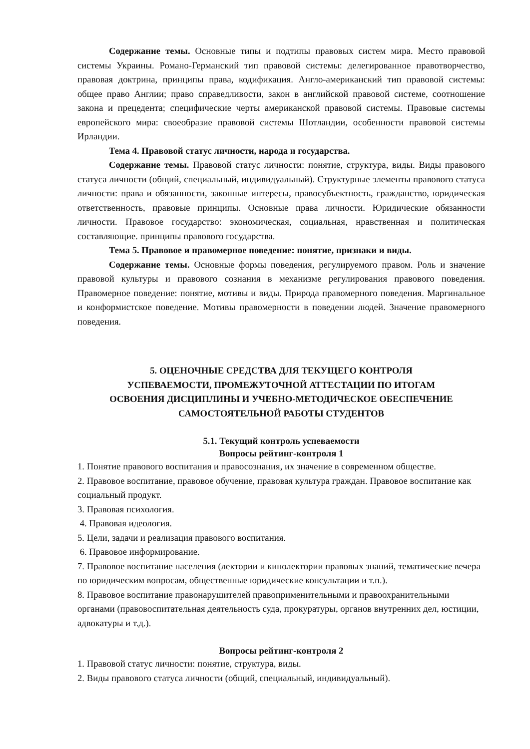Содержание темы. Основные типы и подтипы правовых систем мира. Место правовой системы Украины. Романо-Германский тип правовой системы: делегированное правотворчество, правовая доктрина, принципы права, кодификация. Англо-американский тип правовой системы: общее право Англии; право справедливости, закон в английской правовой системе, соотношение закона и прецедента; специфические черты американской правовой системы. Правовые системы европейского мира: своеобразие правовой системы Шотландии, особенности правовой системы Ирландии.
Тема 4. Правовой статус личности, народа и государства.
Содержание темы. Правовой статус личности: понятие, структура, виды. Виды правового статуса личности (общий, специальный, индивидуальный). Структурные элементы правового статуса личности: права и обязанности, законные интересы, правосубъектность, гражданство, юридическая ответственность, правовые принципы. Основные права личности. Юридические обязанности личности. Правовое государство: экономическая, социальная, нравственная и политическая составляющие. принципы правового государства.
Тема 5. Правовое и правомерное поведение: понятие, признаки и виды.
Содержание темы. Основные формы поведения, регулируемого правом. Роль и значение правовой культуры и правового сознания в механизме регулирования правового поведения. Правомерное поведение: понятие, мотивы и виды. Природа правомерного поведения. Маргинальное и конформистское поведение. Мотивы правомерности в поведении людей. Значение правомерного поведения.
5. ОЦЕНОЧНЫЕ СРЕДСТВА ДЛЯ ТЕКУЩЕГО КОНТРОЛЯ
УСПЕВАЕМОСТИ, ПРОМЕЖУТОЧНОЙ АТТЕСТАЦИИ ПО ИТОГАМ
ОСВОЕНИЯ ДИСЦИПЛИНЫ И УЧЕБНО-МЕТОДИЧЕСКОЕ ОБЕСПЕЧЕНИЕ
САМОСТОЯТЕЛЬНОЙ РАБОТЫ СТУДЕНТОВ
5.1. Текущий контроль успеваемости
Вопросы рейтинг-контроля 1
1. Понятие правового воспитания и правосознания, их значение в современном обществе.
2. Правовое воспитание, правовое обучение, правовая культура граждан. Правовое воспитание как социальный продукт.
3. Правовая психология.
4. Правовая идеология.
5. Цели, задачи и реализация правового воспитания.
6. Правовое информирование.
7. Правовое воспитание населения (лектории и кинолектории правовых знаний, тематические вечера по юридическим вопросам, общественные юридические консультации и т.п.).
8. Правовое воспитание правонарушителей правоприменительными и правоохранительными органами (правовоспитательная деятельность суда, прокуратуры, органов внутренних дел, юстиции, адвокатуры и т.д.).
Вопросы рейтинг-контроля 2
1. Правовой статус личности: понятие, структура, виды.
2. Виды правового статуса личности (общий, специальный, индивидуальный).